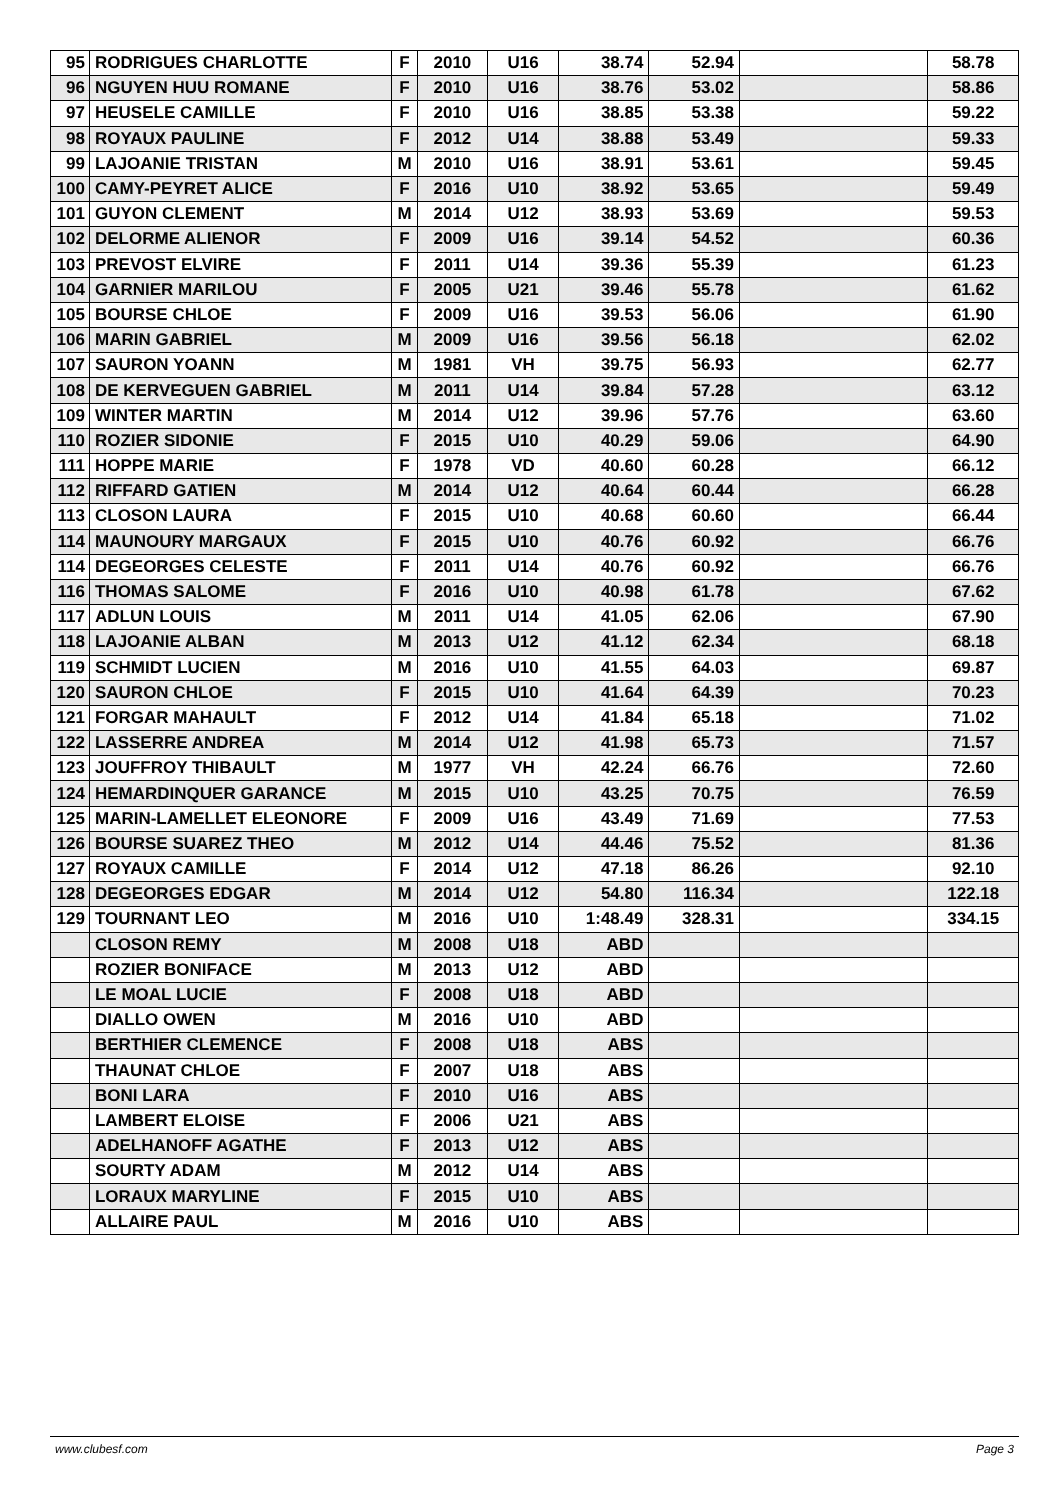| 95 | RODRIGUES CHARLOTTE | F | 2010 | U16 | 38.74 | 52.94 | | 58.78 |
| 96 | NGUYEN HUU ROMANE | F | 2010 | U16 | 38.76 | 53.02 | | 58.86 |
| 97 | HEUSELE CAMILLE | F | 2010 | U16 | 38.85 | 53.38 | | 59.22 |
| 98 | ROYAUX PAULINE | F | 2012 | U14 | 38.88 | 53.49 | | 59.33 |
| 99 | LAJOANIE TRISTAN | M | 2010 | U16 | 38.91 | 53.61 | | 59.45 |
| 100 | CAMY-PEYRET ALICE | F | 2016 | U10 | 38.92 | 53.65 | | 59.49 |
| 101 | GUYON CLEMENT | M | 2014 | U12 | 38.93 | 53.69 | | 59.53 |
| 102 | DELORME ALIENOR | F | 2009 | U16 | 39.14 | 54.52 | | 60.36 |
| 103 | PREVOST ELVIRE | F | 2011 | U14 | 39.36 | 55.39 | | 61.23 |
| 104 | GARNIER MARILOU | F | 2005 | U21 | 39.46 | 55.78 | | 61.62 |
| 105 | BOURSE CHLOE | F | 2009 | U16 | 39.53 | 56.06 | | 61.90 |
| 106 | MARIN GABRIEL | M | 2009 | U16 | 39.56 | 56.18 | | 62.02 |
| 107 | SAURON YOANN | M | 1981 | VH | 39.75 | 56.93 | | 62.77 |
| 108 | DE KERVEGUEN GABRIEL | M | 2011 | U14 | 39.84 | 57.28 | | 63.12 |
| 109 | WINTER MARTIN | M | 2014 | U12 | 39.96 | 57.76 | | 63.60 |
| 110 | ROZIER SIDONIE | F | 2015 | U10 | 40.29 | 59.06 | | 64.90 |
| 111 | HOPPE MARIE | F | 1978 | VD | 40.60 | 60.28 | | 66.12 |
| 112 | RIFFARD GATIEN | M | 2014 | U12 | 40.64 | 60.44 | | 66.28 |
| 113 | CLOSON LAURA | F | 2015 | U10 | 40.68 | 60.60 | | 66.44 |
| 114 | MAUNOURY MARGAUX | F | 2015 | U10 | 40.76 | 60.92 | | 66.76 |
| 114 | DEGEORGES CELESTE | F | 2011 | U14 | 40.76 | 60.92 | | 66.76 |
| 116 | THOMAS SALOME | F | 2016 | U10 | 40.98 | 61.78 | | 67.62 |
| 117 | ADLUN LOUIS | M | 2011 | U14 | 41.05 | 62.06 | | 67.90 |
| 118 | LAJOANIE ALBAN | M | 2013 | U12 | 41.12 | 62.34 | | 68.18 |
| 119 | SCHMIDT LUCIEN | M | 2016 | U10 | 41.55 | 64.03 | | 69.87 |
| 120 | SAURON CHLOE | F | 2015 | U10 | 41.64 | 64.39 | | 70.23 |
| 121 | FORGAR MAHAULT | F | 2012 | U14 | 41.84 | 65.18 | | 71.02 |
| 122 | LASSERRE ANDREA | M | 2014 | U12 | 41.98 | 65.73 | | 71.57 |
| 123 | JOUFFROY THIBAULT | M | 1977 | VH | 42.24 | 66.76 | | 72.60 |
| 124 | HEMARDINQUER GARANCE | M | 2015 | U10 | 43.25 | 70.75 | | 76.59 |
| 125 | MARIN-LAMELLET ELEONORE | F | 2009 | U16 | 43.49 | 71.69 | | 77.53 |
| 126 | BOURSE SUAREZ THEO | M | 2012 | U14 | 44.46 | 75.52 | | 81.36 |
| 127 | ROYAUX CAMILLE | F | 2014 | U12 | 47.18 | 86.26 | | 92.10 |
| 128 | DEGEORGES EDGAR | M | 2014 | U12 | 54.80 | 116.34 | | 122.18 |
| 129 | TOURNANT LEO | M | 2016 | U10 | 1:48.49 | 328.31 | | 334.15 |
| | CLOSON REMY | M | 2008 | U18 | ABD | | | |
| | ROZIER BONIFACE | M | 2013 | U12 | ABD | | | |
| | LE MOAL LUCIE | F | 2008 | U18 | ABD | | | |
| | DIALLO OWEN | M | 2016 | U10 | ABD | | | |
| | BERTHIER CLEMENCE | F | 2008 | U18 | ABS | | | |
| | THAUNAT CHLOE | F | 2007 | U18 | ABS | | | |
| | BONI LARA | F | 2010 | U16 | ABS | | | |
| | LAMBERT ELOISE | F | 2006 | U21 | ABS | | | |
| | ADELHANOFF AGATHE | F | 2013 | U12 | ABS | | | |
| | SOURTY ADAM | M | 2012 | U14 | ABS | | | |
| | LORAUX MARYLINE | F | 2015 | U10 | ABS | | | |
| | ALLAIRE PAUL | M | 2016 | U10 | ABS | | | |
www.clubesf.com Page 3